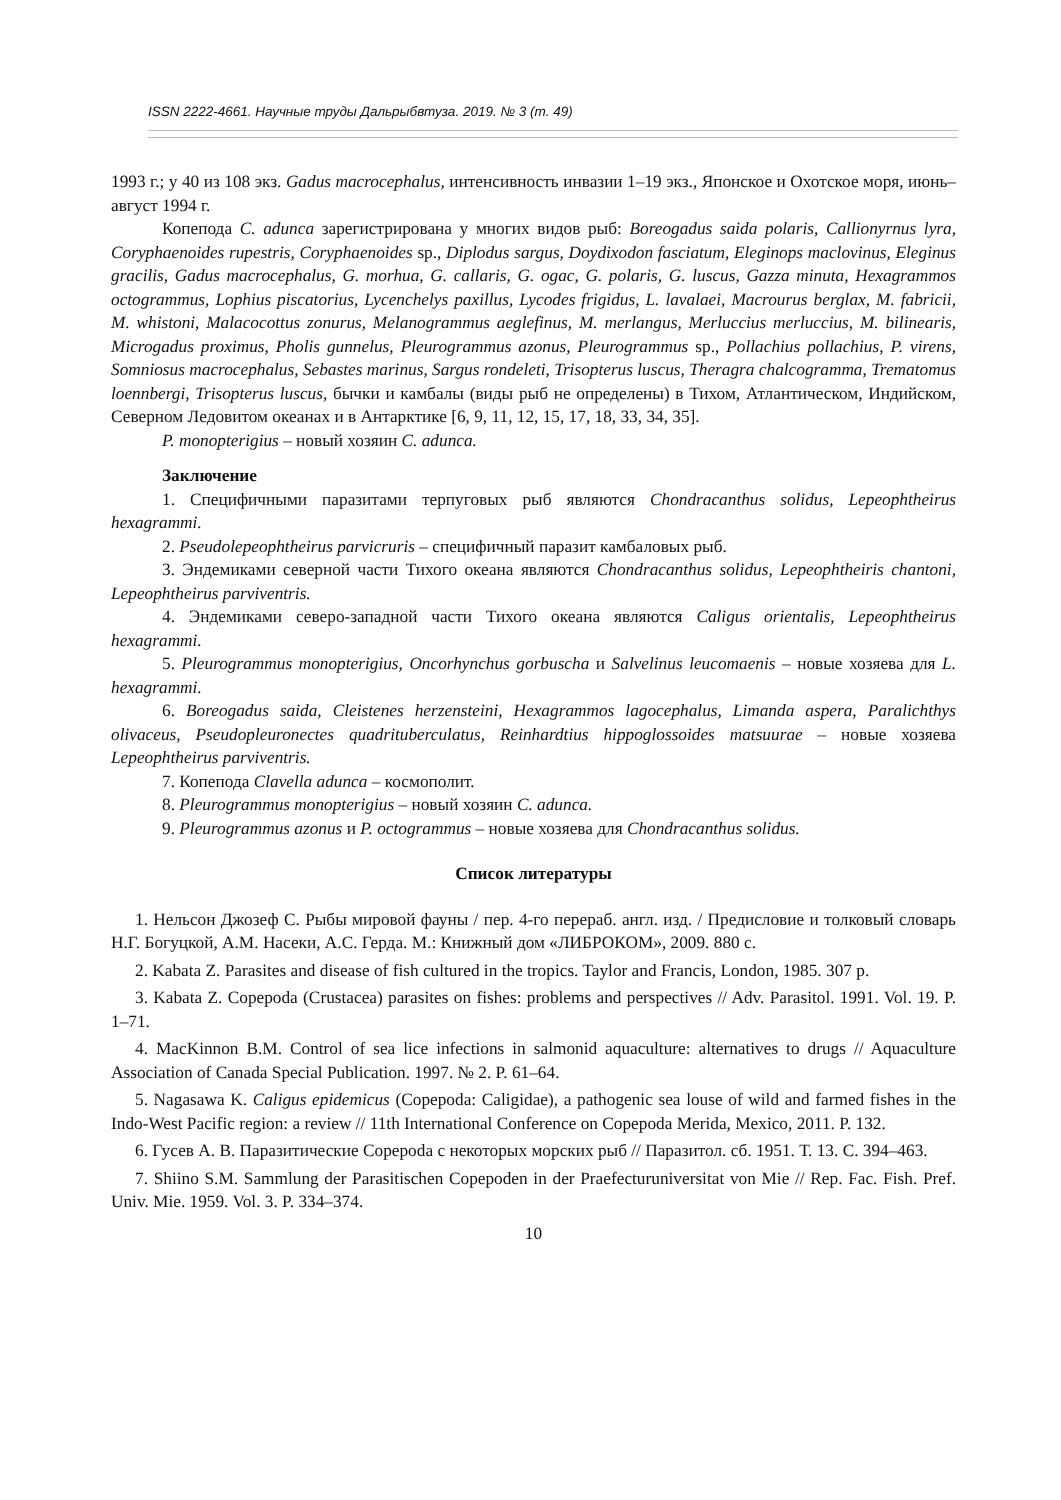ISSN 2222-4661. Научные труды Дальрыбвтуза. 2019. № 3 (т. 49)
1993 г.; у 40 из 108 экз. Gadus macrocephalus, интенсивность инвазии 1–19 экз., Японское и Охотское моря, июнь–август 1994 г.
Копепода C. adunca зарегистрирована у многих видов рыб: Boreogadus saida polaris, Callionyrnus lyra, Coryphaenoides rupestris, Coryphaenoides sp., Diplodus sargus, Doydixodon fasciatum, Eleginops maclovinus, Eleginus gracilis, Gadus macrocephalus, G. morhua, G. callaris, G. ogac, G. polaris, G. luscus, Gazza minuta, Hexagrammos octogrammus, Lophius piscatorius, Lycenchelys paxillus, Lycodes frigidus, L. lavalaei, Macrourus berglax, M. fabricii, M. whistoni, Malacocottus zonurus, Melanogrammus aeglefinus, M. merlangus, Merluccius merluccius, M. bilinearis, Microgadus proximus, Pholis gunnelus, Pleurogrammus azonus, Pleurogrammus sp., Pollachius pollachius, P. virens, Somniosus macrocephalus, Sebastes marinus, Sargus rondeleti, Trisopterus luscus, Theragra chalcogramma, Trematomus loennbergi, Trisopterus luscus, бычки и камбалы (виды рыб не определены) в Тихом, Атлантическом, Индийском, Северном Ледовитом океанах и в Антарктике [6, 9, 11, 12, 15, 17, 18, 33, 34, 35].
P. monopterigius – новый хозяин C. adunca.
Заключение
1. Специфичными паразитами терпуговых рыб являются Chondracanthus solidus, Lepeophtheirus hexagrammi.
2. Pseudolepeophtheirus parvicruris – специфичный паразит камбаловых рыб.
3. Эндемиками северной части Тихого океана являются Chondracanthus solidus, Lepeophtheiris chantoni, Lepeophtheirus parviventris.
4. Эндемиками северо-западной части Тихого океана являются Caligus orientalis, Lepeophtheirus hexagrammi.
5. Pleurogrammus monopterigius, Oncorhynchus gorbuscha и Salvelinus leucomaenis – новые хозяева для L. hexagrammi.
6. Boreogadus saida, Cleistenes herzensteini, Hexagrammos lagocephalus, Limanda aspera, Paralichthys olivaceus, Pseudopleuronectes quadrituberculatus, Reinhardtius hippoglossoides matsuurae – новые хозяева Lepeophtheirus parviventris.
7. Копепода Clavella adunca – космополит.
8. Pleurogrammus monopterigius – новый хозяин C. adunca.
9. Pleurogrammus azonus и P. octogrammus – новые хозяева для Chondracanthus solidus.
Список литературы
1. Нельсон Джозеф С. Рыбы мировой фауны / пер. 4-го перераб. англ. изд. / Предисловие и толковый словарь Н.Г. Богуцкой, А.М. Насеки, А.С. Герда. М.: Книжный дом «ЛИБРОКОМ», 2009. 880 с.
2. Kabata Z. Parasites and disease of fish cultured in the tropics. Taylor and Francis, London, 1985. 307 p.
3. Kabata Z. Copepoda (Crustacea) parasites on fishes: problems and perspectives // Adv. Parasitol. 1991. Vol. 19. P. 1–71.
4. MacKinnon B.M. Control of sea lice infections in salmonid aquaculture: alternatives to drugs // Aquaculture Association of Canada Special Publication. 1997. № 2. P. 61–64.
5. Nagasawa K. Caligus epidemicus (Copepoda: Caligidae), a pathogenic sea louse of wild and farmed fishes in the Indo-West Pacific region: a review // 11th International Conference on Copepoda Merida, Mexico, 2011. P. 132.
6. Гусев А. В. Паразитические Copepoda с некоторых морских рыб // Паразитол. сб. 1951. Т. 13. С. 394–463.
7. Shiino S.M. Sammlung der Parasitischen Copepoden in der Praefecturuniversitat von Mie // Rep. Fac. Fish. Pref. Univ. Mie. 1959. Vol. 3. P. 334–374.
10